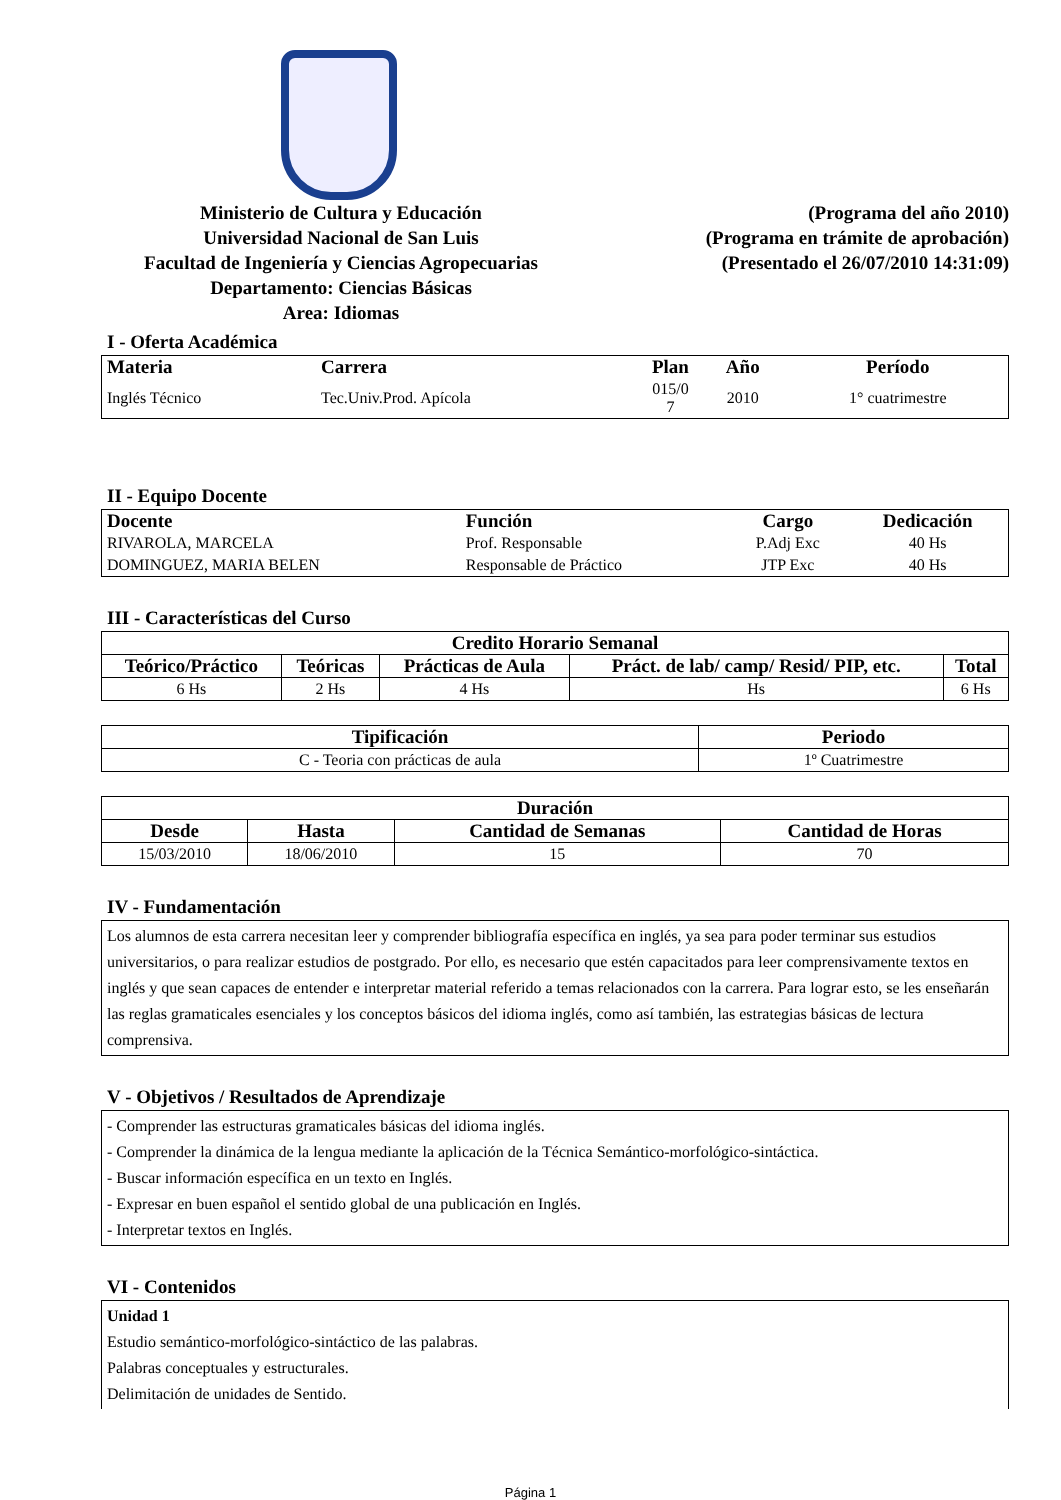Ministerio de Cultura y Educación
Universidad Nacional de San Luis
Facultad de Ingeniería y Ciencias Agropecuarias
Departamento: Ciencias Básicas
Area: Idiomas
(Programa del año 2010)
(Programa en trámite de aprobación)
(Presentado el 26/07/2010 14:31:09)
I - Oferta Académica
| Materia | Carrera | Plan | Año | Período |
| --- | --- | --- | --- | --- |
| Inglés Técnico | Tec.Univ.Prod. Apícola | 015/0 7 | 2010 | 1° cuatrimestre |
II - Equipo Docente
| Docente | Función | Cargo | Dedicación |
| --- | --- | --- | --- |
| RIVAROLA, MARCELA | Prof. Responsable | P.Adj Exc | 40 Hs |
| DOMINGUEZ, MARIA BELEN | Responsable de Práctico | JTP Exc | 40 Hs |
III - Características del Curso
| Credito Horario Semanal | | | | |
| --- | --- | --- | --- | --- |
| Teórico/Práctico | Teóricas | Prácticas de Aula | Práct. de lab/ camp/ Resid/ PIP, etc. | Total |
| 6 Hs | 2 Hs | 4 Hs | Hs | 6 Hs |
| Tipificación | Periodo |
| --- | --- |
| C - Teoria con prácticas de aula | 1º Cuatrimestre |
| Duración | | | |
| --- | --- | --- | --- |
| Desde | Hasta | Cantidad de Semanas | Cantidad de Horas |
| 15/03/2010 | 18/06/2010 | 15 | 70 |
IV - Fundamentación
Los alumnos de esta carrera necesitan leer y comprender bibliografía específica en inglés, ya sea para poder terminar sus estudios universitarios, o para realizar estudios de postgrado. Por ello, es necesario que estén capacitados para leer comprensivamente textos en inglés y que sean capaces de entender e interpretar material referido a temas relacionados con la carrera. Para lograr esto, se les enseñarán las reglas gramaticales esenciales y los conceptos básicos del idioma inglés, como así también, las estrategias básicas de lectura comprensiva.
V - Objetivos / Resultados de Aprendizaje
- Comprender las estructuras gramaticales básicas del idioma inglés.
- Comprender la dinámica de la lengua mediante la aplicación de la Técnica Semántico-morfológico-sintáctica.
- Buscar información específica en un texto en Inglés.
- Expresar en buen español el sentido global de una publicación en Inglés.
- Interpretar textos en Inglés.
VI - Contenidos
Unidad 1
Estudio semántico-morfológico-sintáctico de las palabras.
Palabras conceptuales y estructurales.
Delimitación de unidades de Sentido.
Página 1